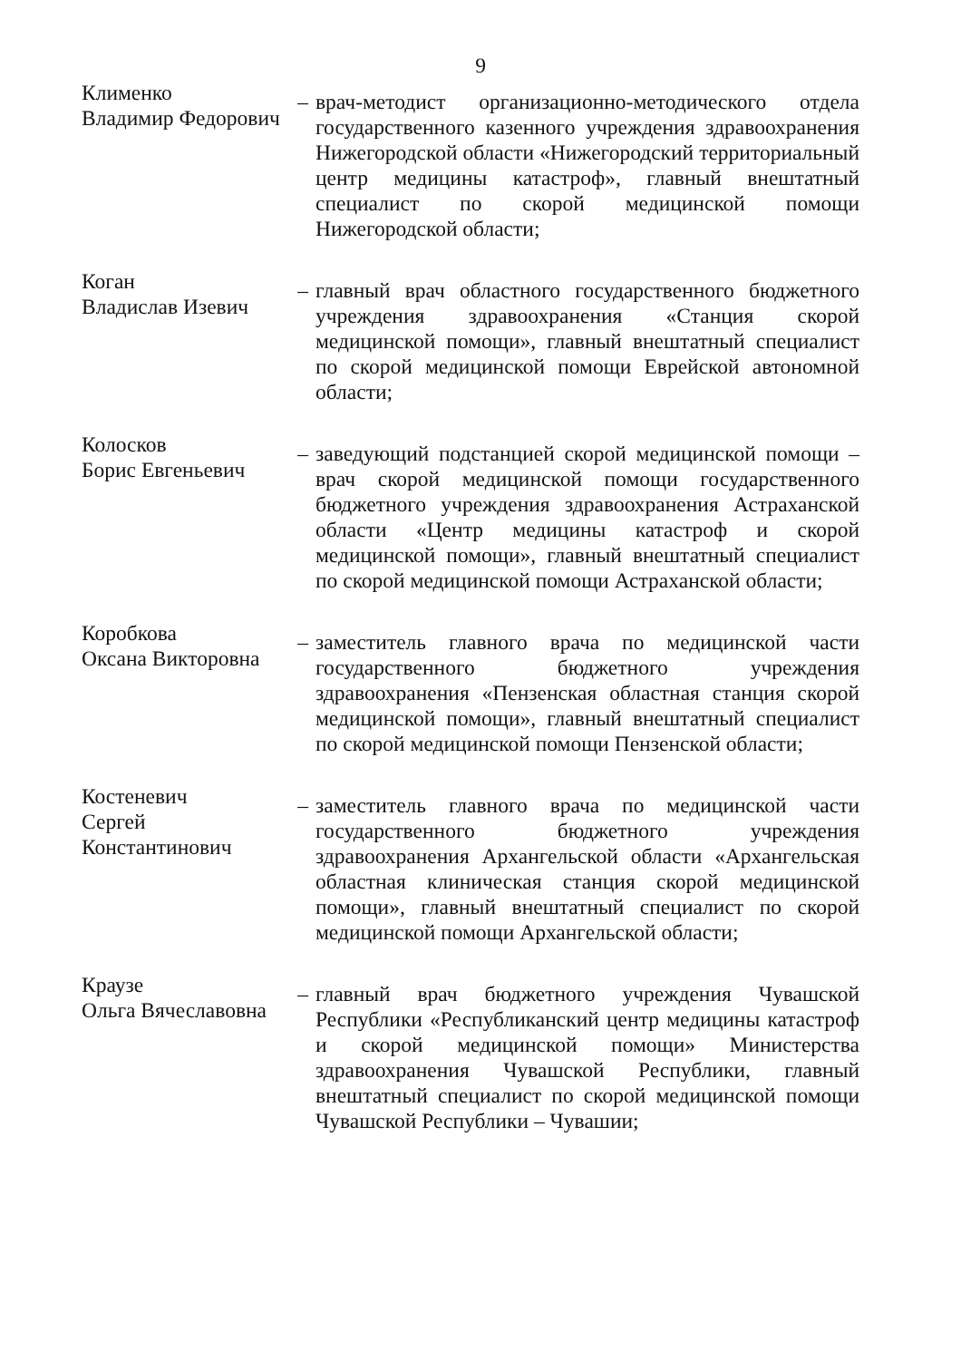9
Клименко
Владимир Федорович
– врач-методист организационно-методического отдела государственного казенного учреждения здравоохранения Нижегородской области «Нижегородский территориальный центр медицины катастроф», главный внештатный специалист по скорой медицинской помощи Нижегородской области;
Коган
Владислав Изевич
– главный врач областного государственного бюджетного учреждения здравоохранения «Станция скорой медицинской помощи», главный внештатный специалист по скорой медицинской помощи Еврейской автономной области;
Колосков
Борис Евгеньевич
– заведующий подстанцией скорой медицинской помощи – врач скорой медицинской помощи государственного бюджетного учреждения здравоохранения Астраханской области «Центр медицины катастроф и скорой медицинской помощи», главный внештатный специалист по скорой медицинской помощи Астраханской области;
Коробкова
Оксана Викторовна
– заместитель главного врача по медицинской части государственного бюджетного учреждения здравоохранения «Пензенская областная станция скорой медицинской помощи», главный внештатный специалист по скорой медицинской помощи Пензенской области;
Костеневич
Сергей Константинович
– заместитель главного врача по медицинской части государственного бюджетного учреждения здравоохранения Архангельской области «Архангельская областная клиническая станция скорой медицинской помощи», главный внештатный специалист по скорой медицинской помощи Архангельской области;
Краузе
Ольга Вячеславовна
– главный врач бюджетного учреждения Чувашской Республики «Республиканский центр медицины катастроф и скорой медицинской помощи» Министерства здравоохранения Чувашской Республики, главный внештатный специалист по скорой медицинской помощи Чувашской Республики – Чувашии;